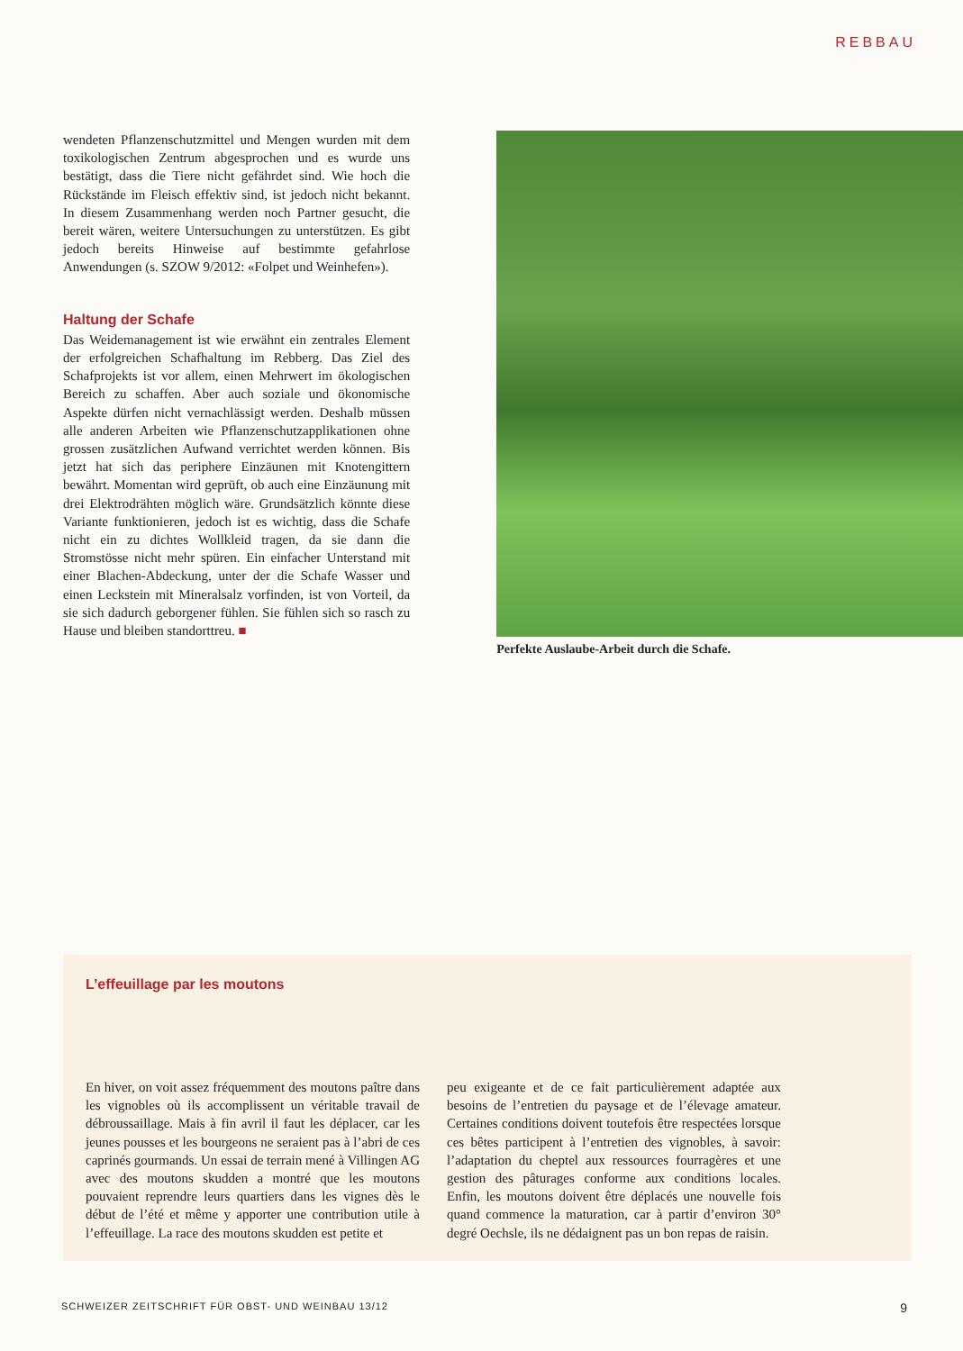REBBAU
wendeten Pflanzenschutzmittel und Mengen wurden mit dem toxikologischen Zentrum abgesprochen und es wurde uns bestätigt, dass die Tiere nicht gefährdet sind. Wie hoch die Rückstände im Fleisch effektiv sind, ist jedoch nicht bekannt. In diesem Zusammenhang werden noch Partner gesucht, die bereit wären, weitere Untersuchungen zu unterstützen. Es gibt jedoch bereits Hinweise auf bestimmte gefahrlose Anwendungen (s. SZOW 9/2012: «Folpet und Weinhefen»).
Haltung der Schafe
Das Weidemanagement ist wie erwähnt ein zentrales Element der erfolgreichen Schafhaltung im Rebberg. Das Ziel des Schafprojekts ist vor allem, einen Mehrwert im ökologischen Bereich zu schaffen. Aber auch soziale und ökonomische Aspekte dürfen nicht vernachlässigt werden. Deshalb müssen alle anderen Arbeiten wie Pflanzenschutzapplikationen ohne grossen zusätzlichen Aufwand verrichtet werden können. Bis jetzt hat sich das periphere Einzäunen mit Knotengittern bewährt. Momentan wird geprüft, ob auch eine Einzäunung mit drei Elektrodrähten möglich wäre. Grundsätzlich könnte diese Variante funktionieren, jedoch ist es wichtig, dass die Schafe nicht ein zu dichtes Wollkleid tragen, da sie dann die Stromstösse nicht mehr spüren. Ein einfacher Unterstand mit einer Blachen-Abdeckung, unter der die Schafe Wasser und einen Leckstein mit Mineralsalz vorfinden, ist von Vorteil, da sie sich dadurch geborgener fühlen. Sie fühlen sich so rasch zu Hause und bleiben standorttreu. ■
Perfekte Auslaube-Arbeit durch die Schafe.
L’effeuillage par les moutons
En hiver, on voit assez fréquemment des moutons paître dans les vignobles où ils accomplissent un véritable travail de débroussaillage. Mais à fin avril il faut les déplacer, car les jeunes pousses et les bourgeons ne seraient pas à l’abri de ces caprinés gourmands. Un essai de terrain mené à Villingen AG avec des moutons skudden a montré que les moutons pouvaient reprendre leurs quartiers dans les vignes dès le début de l’été et même y apporter une contribution utile à l’effeuillage. La race des moutons skudden est petite et
peu exigeante et de ce fait particulièrement adaptée aux besoins de l’entretien du paysage et de l’élevage amateur. Certaines conditions doivent toutefois être respectées lorsque ces bêtes participent à l’entretien des vignobles, à savoir: l’adaptation du cheptel aux ressources fourragères et une gestion des pâturages conforme aux conditions locales. Enfin, les moutons doivent être déplacés une nouvelle fois quand commence la maturation, car à partir d’environ 30° degré Oechsle, ils ne dédaignent pas un bon repas de raisin.
SCHWEIZER ZEITSCHRIFT FÜR OBST- UND WEINBAU 13/12 9